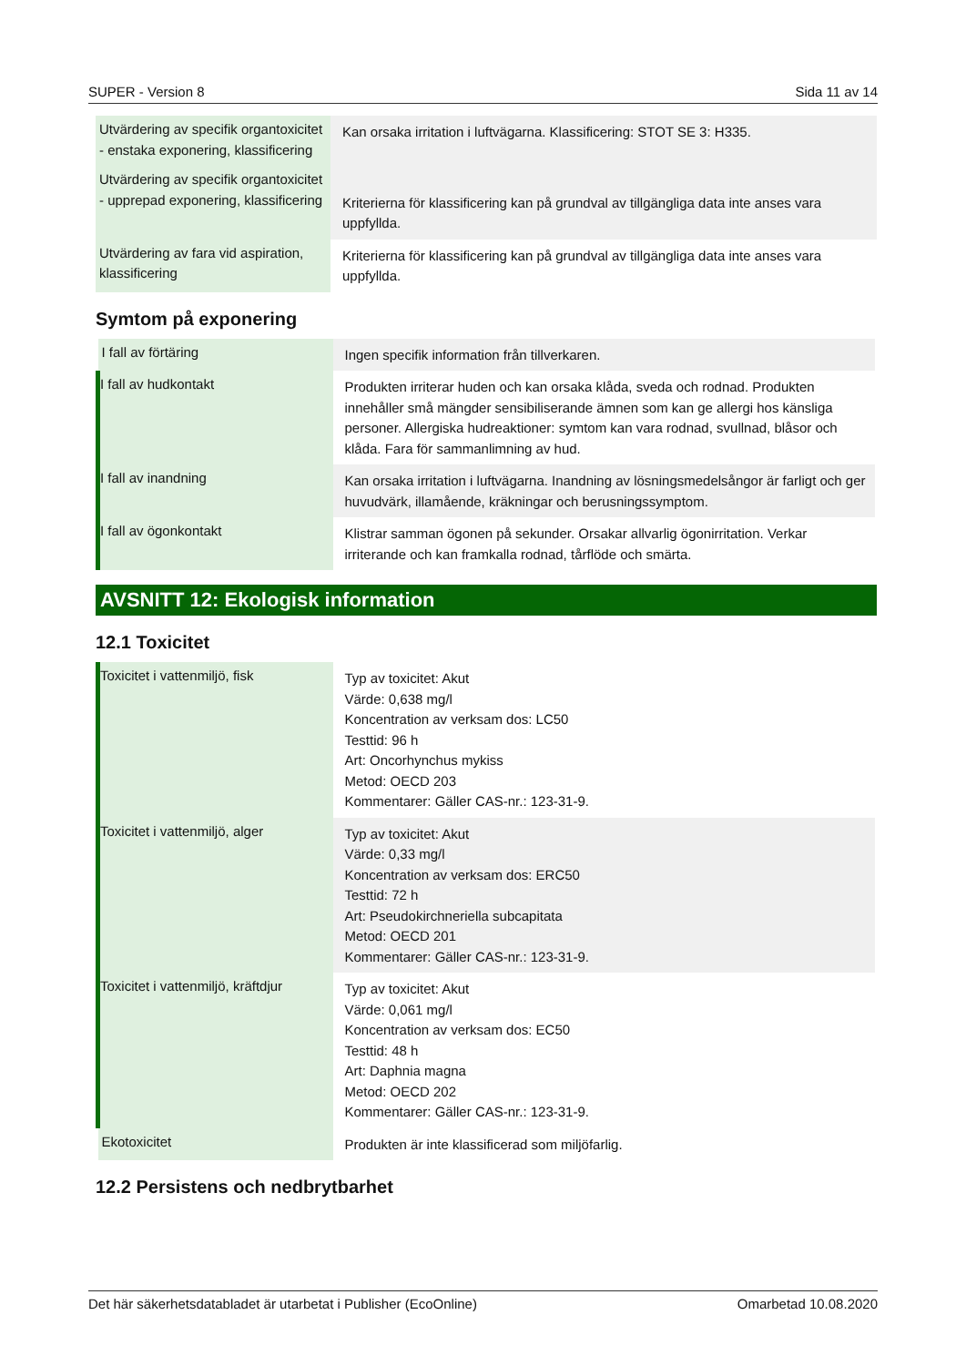SUPER - Version 8 Sida 11 av 14
| Utvärdering av specifik organtoxicitet - enstaka exponering, klassificering | Kan orsaka irritation i luftvägarna. Klassificering: STOT SE 3: H335. |
| Utvärdering av specifik organtoxicitet - upprepad exponering, klassificering | Kriterierna för klassificering kan på grundval av tillgängliga data inte anses vara uppfyllda. |
| Utvärdering av fara vid aspiration, klassificering | Kriterierna för klassificering kan på grundval av tillgängliga data inte anses vara uppfyllda. |
Symtom på exponering
| I fall av förtäring | Ingen specifik information från tillverkaren. |
| I fall av hudkontakt | Produkten irriterar huden och kan orsaka klåda, sveda och rodnad. Produkten innehåller små mängder sensibiliserande ämnen som kan ge allergi hos känsliga personer. Allergiska hudreaktioner: symtom kan vara rodnad, svullnad, blåsor och klåda. Fara för sammanlimning av hud. |
| I fall av inandning | Kan orsaka irritation i luftvägarna. Inandning av lösningsmedelsångor är farligt och ger huvudvärk, illamående, kräkningar och berusningssymptom. |
| I fall av ögonkontakt | Klistrar samman ögonen på sekunder. Orsakar allvarlig ögonirritation. Verkar irriterande och kan framkalla rodnad, tårflöde och smärta. |
AVSNITT 12: Ekologisk information
12.1 Toxicitet
| Toxicitet i vattenmiljö, fisk | Typ av toxicitet: Akut Värde: 0,638 mg/l Koncentration av verksam dos: LC50 Testtid: 96 h Art: Oncorhynchus mykiss Metod: OECD 203 Kommentarer: Gäller CAS-nr.: 123-31-9. |
| Toxicitet i vattenmiljö, alger | Typ av toxicitet: Akut Värde: 0,33 mg/l Koncentration av verksam dos: ERC50 Testtid: 72 h Art: Pseudokirchneriella subcapitata Metod: OECD 201 Kommentarer: Gäller CAS-nr.: 123-31-9. |
| Toxicitet i vattenmiljö, kräftdjur | Typ av toxicitet: Akut Värde: 0,061 mg/l Koncentration av verksam dos: EC50 Testtid: 48 h Art: Daphnia magna Metod: OECD 202 Kommentarer: Gäller CAS-nr.: 123-31-9. |
| Ekotoxicitet | Produkten är inte klassificerad som miljöfarlig. |
12.2 Persistens och nedbrytbarhet
Det här säkerhetsdatabladet är utarbetat i Publisher (EcoOnline) Omarbetad 10.08.2020